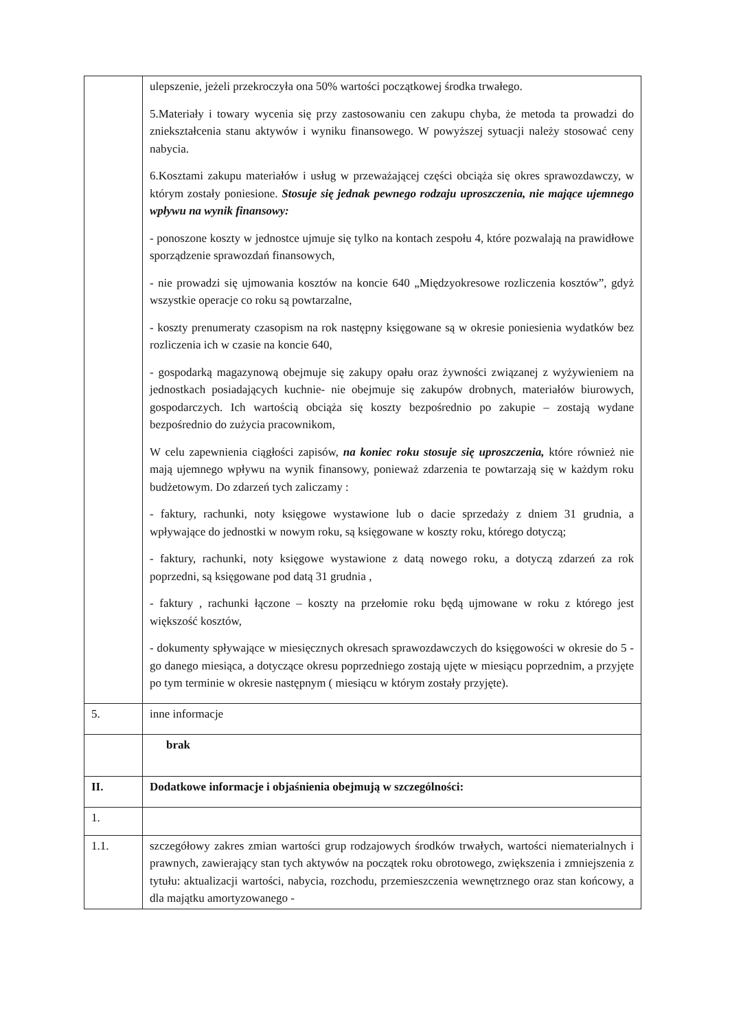| | ulepszenie, jeżeli przekroczyła ona 50% wartości początkowej środka trwałego. 5.Materiały i towary wycenia się przy zastosowaniu cen zakupu chyba, że metoda ta prowadzi do zniekształcenia stanu aktywów i wyniku finansowego. W powyższej sytuacji należy stosować ceny nabycia. 6.Kosztami zakupu materiałów i usług w przeważającej części obciąża się okres sprawozdawczy, w którym zostały poniesione. Stosuje się jednak pewnego rodzaju uproszczenia, nie mające ujemnego wpływu na wynik finansowy: - ponoszone koszty w jednostce ujmuje się tylko na kontach zespołu 4, które pozwalają na prawidłowe sporządzenie sprawozdań finansowych, - nie prowadzi się ujmowania kosztów na koncie 640 „Międzyokresowe rozliczenia kosztów”, gdyż wszystkie operacje co roku są powtarzalne, - koszty prenumeraty czasopism na rok następny księgowane są w okresie poniesienia wydatków bez rozliczenia ich w czasie na koncie 640, - gospodarką magazynową obejmuje się zakupy opału oraz żywności związanej z wyżywieniem na jednostkach posiadających kuchnie- nie obejmuje się zakupów drobnych, materiałów biurowych, gospodarczych. Ich wartością obciąża się koszty bezpośrednio po zakupie – zostają wydane bezpośrednio do zużycia pracownikom, W celu zapewnienia ciągłości zapisów, na koniec roku stosuje się uproszczenia, które również nie mają ujemnego wpływu na wynik finansowy, ponieważ zdarzenia te powtarzają się w każdym roku budżetowym. Do zdarzeń tych zaliczamy : - faktury, rachunki, noty księgowe wystawione lub o dacie sprzedaży z dniem 31 grudnia, a wpływające do jednostki w nowym roku, są księgowane w koszty roku, którego dotyczą; - faktury, rachunki, noty księgowe wystawione z datą nowego roku, a dotyczą zdarzeń za rok poprzedni, są księgowane pod datą 31 grudnia , - faktury , rachunki łączone – koszty na przełomie roku będą ujmowane w roku z którego jest większość kosztów, - dokumenty spływające w miesięcznych okresach sprawozdawczych do księgowości w okresie do 5 -go danego miesiąca, a dotyczące okresu poprzedniego zostają ujęte w miesiącu poprzednim, a przyjęte po tym terminie w okresie następnym ( miesiącu w którym zostały przyjęte). |
| 5. | inne informacje |
| | brak |
| II. | Dodatkowe informacje i objaśnienia obejmują w szczególności: |
| 1. | |
| 1.1. | szczegółowy zakres zmian wartości grup rodzajowych środków trwałych, wartości niematerialnych i prawnych, zawierający stan tych aktywów na początek roku obrotowego, zwiększenia i zmniejszenia z tytułu: aktualizacji wartości, nabycia, rozchodu, przemieszczenia wewnętrznego oraz stan końcowy, a dla majątku amortyzowanego - |